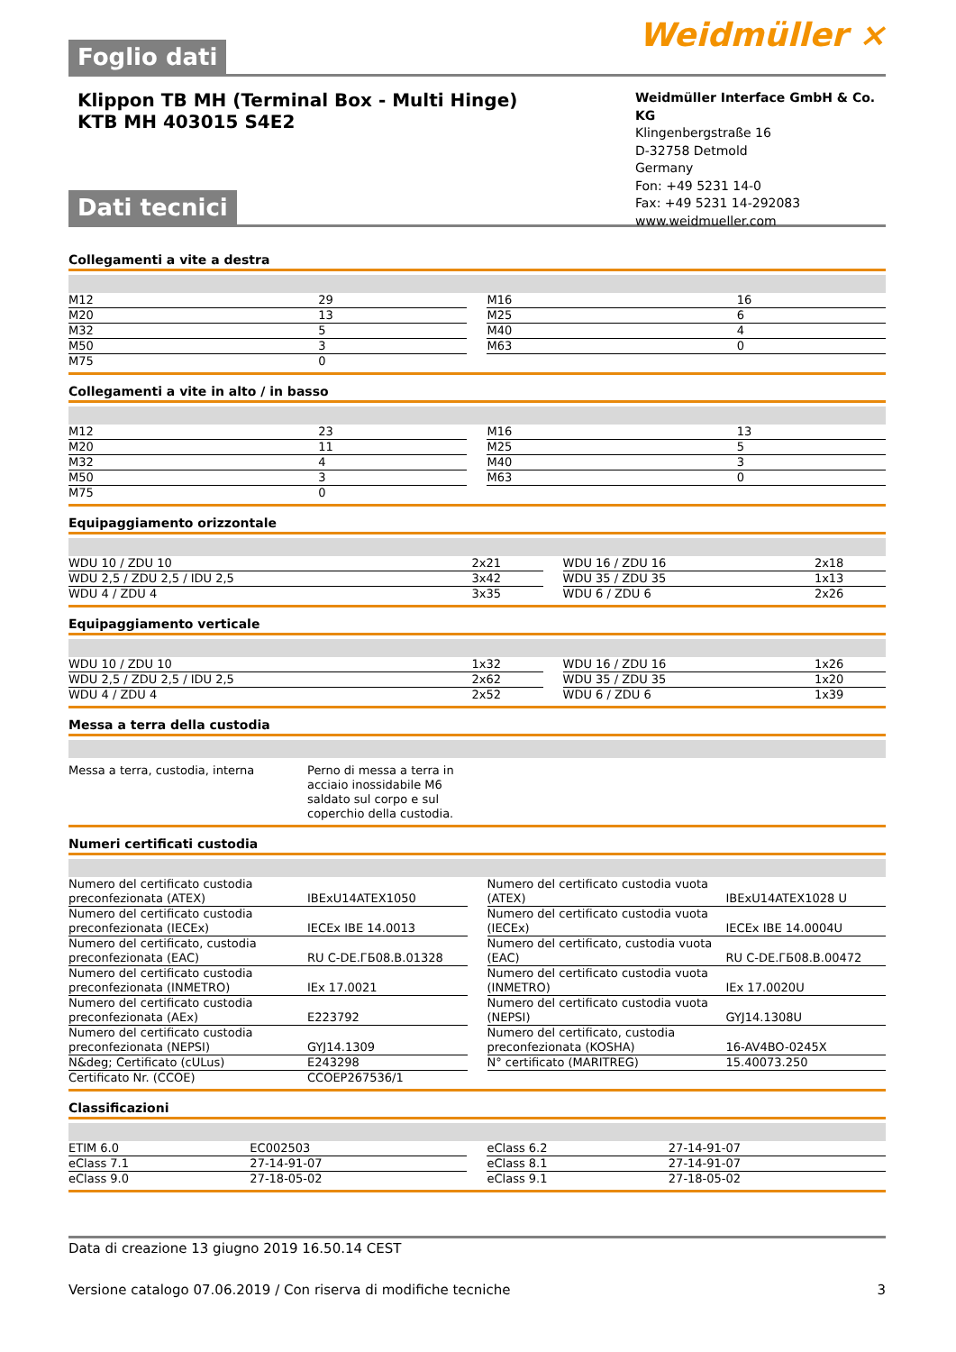Weidmüller ⨯
Foglio dati
Klippon TB MH (Terminal Box - Multi Hinge)
KTB MH 403015 S4E2
Weidmüller Interface GmbH & Co. KG
Klingenbergstraße 16
D-32758 Detmold
Germany
Fon: +49 5231 14-0
Fax: +49 5231 14-292083
www.weidmueller.com
Dati tecnici
Collegamenti a vite a destra
| M12 | 29 | | M16 | 16 |
| M20 | 13 | | M25 | 6 |
| M32 | 5 | | M40 | 4 |
| M50 | 3 | | M63 | 0 |
| M75 | 0 | | | |
Collegamenti a vite in alto / in basso
| M12 | 23 | | M16 | 13 |
| M20 | 11 | | M25 | 5 |
| M32 | 4 | | M40 | 3 |
| M50 | 3 | | M63 | 0 |
| M75 | 0 | | | |
Equipaggiamento orizzontale
| WDU 10 / ZDU 10 | 2x21 | | WDU 16 / ZDU 16 | 2x18 |
| WDU 2,5 / ZDU 2,5 / IDU 2,5 | 3x42 | | WDU 35 / ZDU 35 | 1x13 |
| WDU 4 / ZDU 4 | 3x35 | | WDU 6 / ZDU 6 | 2x26 |
Equipaggiamento verticale
| WDU 10 / ZDU 10 | 1x32 | | WDU 16 / ZDU 16 | 1x26 |
| WDU 2,5 / ZDU 2,5 / IDU 2,5 | 2x62 | | WDU 35 / ZDU 35 | 1x20 |
| WDU 4 / ZDU 4 | 2x52 | | WDU 6 / ZDU 6 | 1x39 |
Messa a terra della custodia
| Messa a terra, custodia, interna | Perno di messa a terra in acciaio inossidabile M6 saldato sul corpo e sul coperchio della custodia. | |
Numeri certificati custodia
| Numero del certificato custodia preconfezionata (ATEX) | IBExU14ATEX1050 | | Numero del certificato custodia vuota (ATEX) | IBExU14ATEX1028 U |
| Numero del certificato custodia preconfezionata (IECEx) | IECEx IBE 14.0013 | | Numero del certificato custodia vuota (IECEx) | IECEx IBE 14.0004U |
| Numero del certificato, custodia preconfezionata (EAC) | RU C-DE.ГБ08.B.01328 | | Numero del certificato, custodia vuota (EAC) | RU C-DE.ГБ08.B.00472 |
| Numero del certificato custodia preconfezionata (INMETRO) | IEx 17.0021 | | Numero del certificato custodia vuota (INMETRO) | IEx 17.0020U |
| Numero del certificato custodia preconfezionata (AEx) | E223792 | | Numero del certificato custodia vuota (NEPSI) | GYJ14.1308U |
| Numero del certificato custodia preconfezionata (NEPSI) | GYJ14.1309 | | Numero del certificato, custodia preconfezionata (KOSHA) | 16-AV4BO-0245X |
| N&deg; Certificato (cULus) | E243298 | | N° certificato (MARITREG) | 15.40073.250 |
| Certificato Nr. (CCOE) | CCOEP267536/1 | | | |
Classificazioni
| ETIM 6.0 | EC002503 | | eClass 6.2 | 27-14-91-07 |
| eClass 7.1 | 27-14-91-07 | | eClass 8.1 | 27-14-91-07 |
| eClass 9.0 | 27-18-05-02 | | eClass 9.1 | 27-18-05-02 |
Data di creazione 13 giugno 2019 16.50.14 CEST
Versione catalogo 07.06.2019 / Con riserva di modifiche tecniche 3